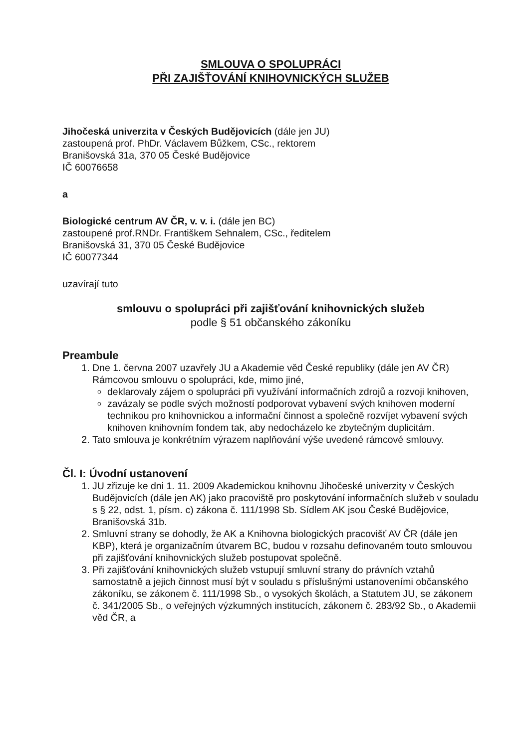SMLOUVA O SPOLUPRÁCI
PŘI ZAJIŠŤOVÁNÍ KNIHOVNICKÝCH SLUŽEB
Jihočeská univerzita v Českých Budějovicích (dále jen JU)
zastoupená prof. PhDr. Václavem Bůžkem, CSc., rektorem
Branišovská 31a, 370 05 České Budějovice
IČ 60076658
a
Biologické centrum AV ČR, v. v. i. (dále jen BC)
zastoupené prof.RNDr. Františkem Sehnalem, CSc., ředitelem
Branišovská 31, 370 05 České Budějovice
IČ 60077344
uzavírají tuto
smlouvu o spolupráci při zajišťování knihovnických služeb
podle § 51 občanského zákoníku
Preambule
1. Dne 1. června 2007 uzavřely JU a Akademie věd České republiky (dále jen AV ČR) Rámcovou smlouvu o spolupráci, kde, mimo jiné,
deklarovaly zájem o spolupráci při využívání informačních zdrojů a rozvoji knihoven,
zavázaly se podle svých možností podporovat vybavení svých knihoven moderní technikou pro knihovnickou a informační činnost a společně rozvíjet vybavení svých knihoven knihovním fondem tak, aby nedocházelo ke zbytečným duplicitám.
2. Tato smlouva je konkrétním výrazem naplňování výše uvedené rámcové smlouvy.
Čl. I: Úvodní ustanovení
1. JU zřizuje ke dni 1. 11. 2009 Akademickou knihovnu Jihočeské univerzity v Českých Budějovicích (dále jen AK) jako pracoviště pro poskytování informačních služeb v souladu s § 22, odst. 1, písm. c) zákona č. 111/1998 Sb. Sídlem AK jsou České Budějovice, Branišovská 31b.
2. Smluvní strany se dohodly, že AK a Knihovna biologických pracovišť AV ČR (dále jen KBP), která je organizačním útvarem BC, budou v rozsahu definovaném touto smlouvou při zajišťování knihovnických služeb postupovat společně.
3. Při zajišťování knihovnických služeb vstupují smluvní strany do právních vztahů samostatně a jejich činnost musí být v souladu s příslušnými ustanoveními občanského zákoníku, se zákonem č. 111/1998 Sb., o vysokých školách, a Statutem JU, se zákonem č. 341/2005 Sb., o veřejných výzkumných institucích, zákonem č. 283/92 Sb., o Akademii věd ČR, a